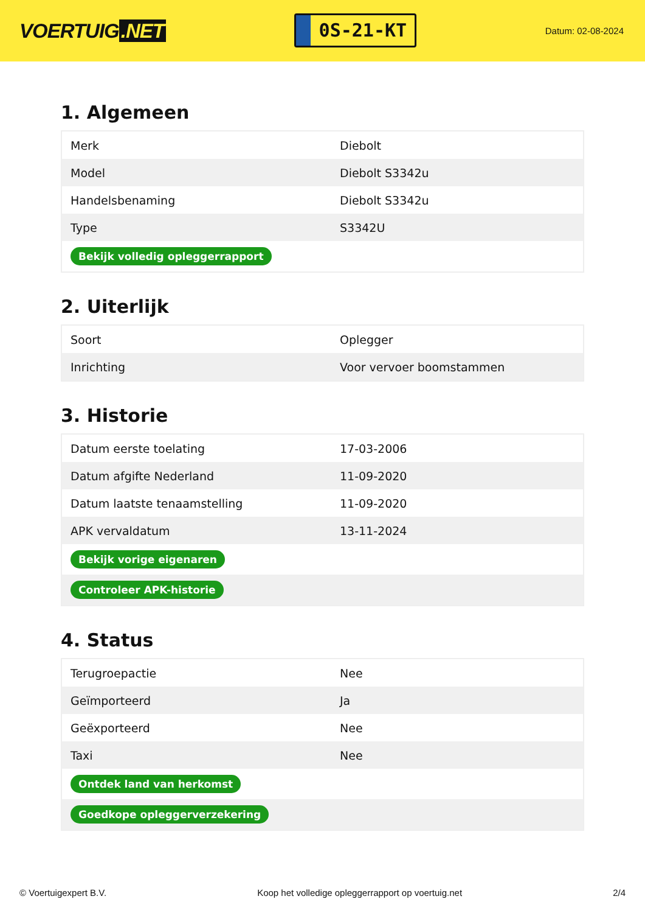VOERTUIG.NET
0S-21-KT
Datum: 02-08-2024
1. Algemeen
| Merk | Diebolt |
| Model | Diebolt S3342u |
| Handelsbenaming | Diebolt S3342u |
| Type | S3342U |
| Bekijk volledig opleggerrapport | |
2. Uiterlijk
| Soort | Oplegger |
| Inrichting | Voor vervoer boomstammen |
3. Historie
| Datum eerste toelating | 17-03-2006 |
| Datum afgifte Nederland | 11-09-2020 |
| Datum laatste tenaamstelling | 11-09-2020 |
| APK vervaldatum | 13-11-2024 |
| Bekijk vorige eigenaren | |
| Controleer APK-historie | |
4. Status
| Terugroepactie | Nee |
| Geïmporteerd | Ja |
| Geëxporteerd | Nee |
| Taxi | Nee |
| Ontdek land van herkomst | |
| Goedkope opleggerverzekering | |
© Voertuigexpert B.V. Koop het volledige opleggerrapport op voertuig.net 2/4